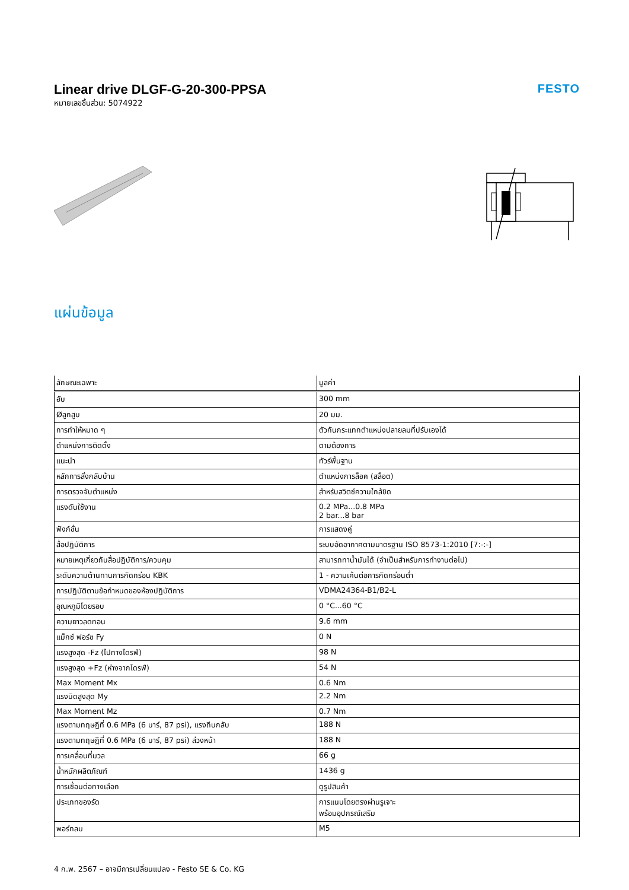Linear drive DLGF-G-20-300-PPSA
หมายเลขชิ้นส่วน: 5074922
FESTO
แผ่นข้อมูล
| ลักษณะเฉพาะ | มูลค่า |
| --- | --- |
| ฮับ | 300 mm |
| Øลูกสูบ | 20 มม. |
| การทำให้หมาด ๆ | ตัวกันกระแทกตำแหน่งปลายลมที่ปรับเองได้ |
| ตำแหน่งการติดตั้ง | ตามต้องการ |
| แนะนำ | ทัวร์พื้นฐาน |
| หลักการสั่งกลับบ้าน | ตำแหน่งการล็อค (สล็อต) |
| การตรวจจับตำแหน่ง | สำหรับสวิตช์ความใกล้ชิด |
| แรงดันใช้งาน | 0.2 MPa...0.8 MPa 2 bar...8 bar |
| ฟังก์ชั่น | การแสดงคู่ |
| สื่อปฏิบัติการ | ระบบอัดอากาศตามมาตรฐาน ISO 8573-1:2010 [7:-:-] |
| หมายเหตุเกี่ยวกับสื่อปฏิบัติการ/ควบคุม | สามารถทาน้ำมันได้ (จำเป็นสำหรับการทำงานต่อไป) |
| ระดับความต้านทานการกัดกร่อน KBK | 1 - ความเค้นต่อการกัดกร่อนต่ำ |
| การปฏิบัติตามข้อกำหนดของห้องปฏิบัติการ | VDMA24364-B1/B2-L |
| อุณหภูมิโดยรอบ | 0 °C...60 °C |
| ความยาวลดทอน | 9.6 mm |
| แม็กซ์ ฟอร์ซ Fy | 0 N |
| แรงสูงสุด -Fz (ไปทางไดรฟ์) | 98 N |
| แรงสูงสุด +Fz (ห่างจากไดรฟ์) | 54 N |
| Max Moment Mx | 0.6 Nm |
| แรงบิดสูงสุด My | 2.2 Nm |
| Max Moment Mz | 0.7 Nm |
| แรงตามทฤษฎีที่ 0.6 MPa (6 บาร์, 87 psi), แรงถีบกลับ | 188 N |
| แรงตามทฤษฎีที่ 0.6 MPa (6 บาร์, 87 psi) ล่วงหน้า | 188 N |
| การเคลื่อนที่มวล | 66 g |
| น้ำหนักผลิตภัณฑ์ | 1436 g |
| การเชื่อมต่อทางเลือก | ดูรูปสินค้า |
| ประเภทของรัด | การแนบโดยตรงผ่านรูเจาะ พร้อมอุปกรณ์เสริม |
| พอร์ทลม | M5 |
4 ก.พ. 2567 – อาจมีการเปลี่ยนแปลง - Festo SE & Co. KG